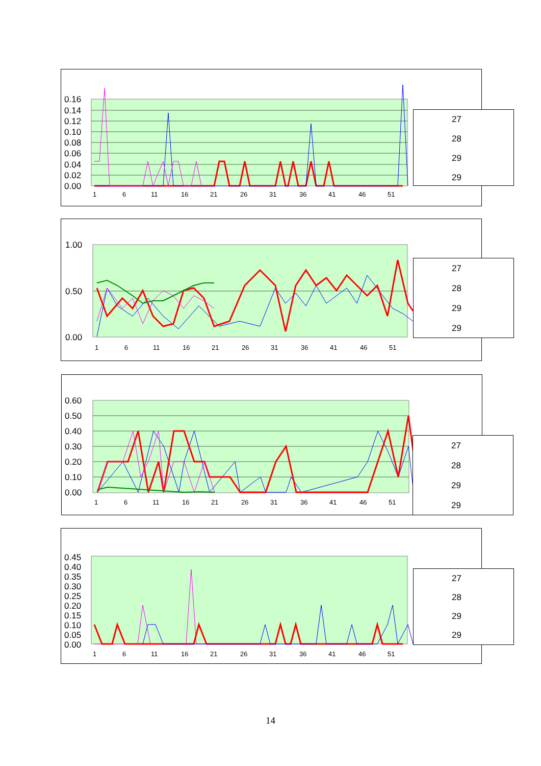0.16
0.14
0.12
0.10
0.08
0.06
0.04
0.02
0.00
1
6
11
16
21
26
31
36
41
46
51
27
28
29
29
1.00
0.50
0.00
1
6
11
16
21
26
31
36
41
46
51
27
28
29
29
0.60
0.50
0.40
0.30
0.20
0.10
0.00
1
6
11
16
21
26
31
36
41
46
51
27
28
29
29
0.45
0.40
0.35
0.30
0.25
0.20
0.15
0.10
0.05
0.00
1
6
11
16
21
26
31
36
41
46
51
27
28
29
29
14